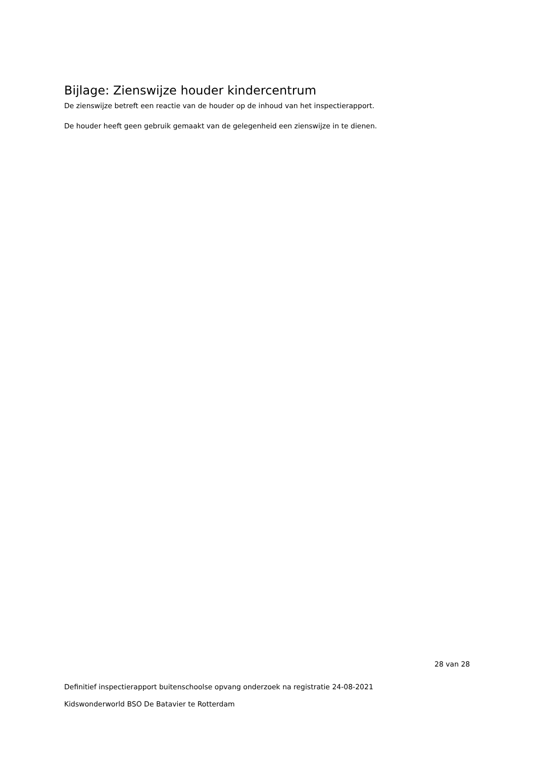Bijlage: Zienswijze houder kindercentrum
De zienswijze betreft een reactie van de houder op de inhoud van het inspectierapport.
De houder heeft geen gebruik gemaakt van de gelegenheid een zienswijze in te dienen.
28 van 28
Definitief inspectierapport buitenschoolse opvang onderzoek na registratie 24-08-2021
Kidswonderworld BSO De Batavier te Rotterdam